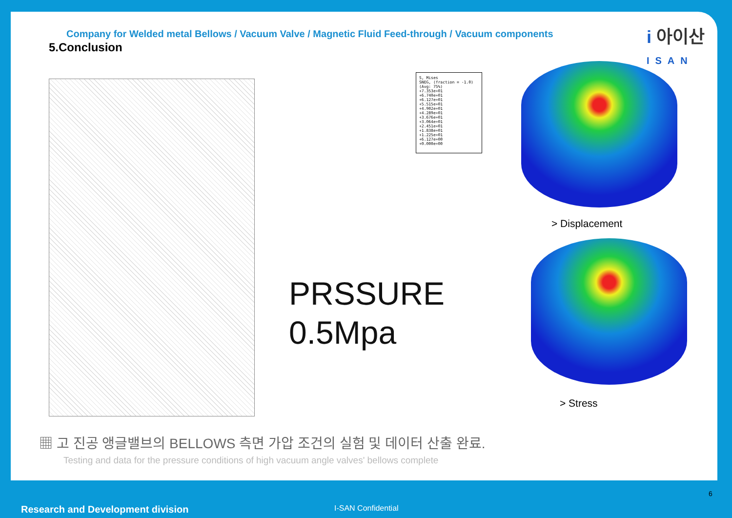Company for Welded metal Bellows / Vacuum Valve / Magnetic Fluid Feed-through / Vacuum components
5.Conclusion
PRSSURE
0.5Mpa
i 아이산
ISAN
S, Mises
SNEG, (fraction = -1.0)
(Avg: 75%)
+7.353e+01
+6.740e+01
+6.127e+01
+5.515e+01
+4.902e+01
+4.289e+01
+3.676e+01
+3.064e+01
+2.451e+01
+1.838e+01
+1.225e+01
+6.127e+00
+0.000e+00
> Displacement
> Stress
▦ 고 진공 앵글밸브의 BELLOWS 측면 가압 조건의 실험 및 데이터 산출 완료.
Testing and data for the pressure conditions of high vacuum angle valves' bellows complete
6
Research and Development division
I-SAN Confidential